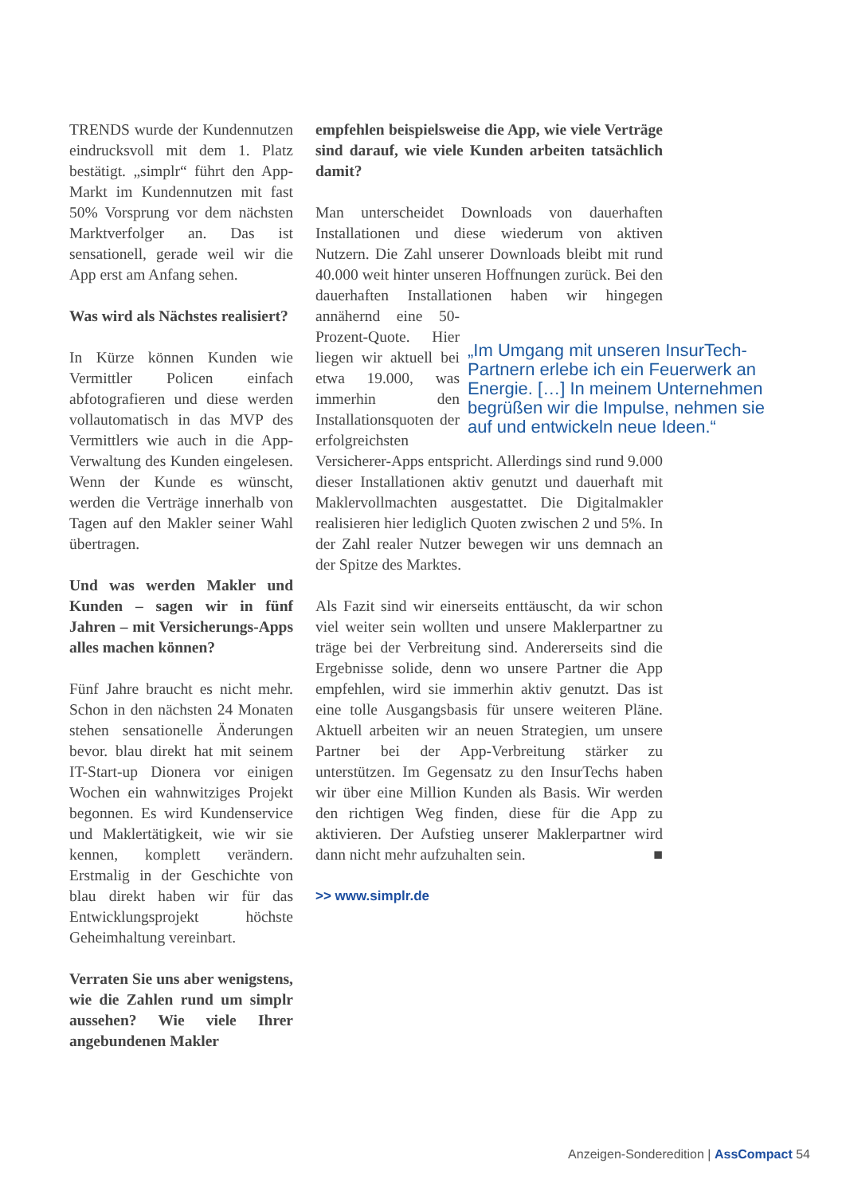TRENDS wurde der Kundennutzen eindrucksvoll mit dem 1. Platz bestätigt. „simplr“ führt den App-Markt im Kundennutzen mit fast 50% Vorsprung vor dem nächsten Marktverfolger an. Das ist sensationell, gerade weil wir die App erst am Anfang sehen.
Was wird als Nächstes realisiert?
In Kürze können Kunden wie Vermittler Policen einfach abfotografieren und diese werden vollautomatisch in das MVP des Vermittlers wie auch in die App-Verwaltung des Kunden eingelesen. Wenn der Kunde es wünscht, werden die Verträge innerhalb von Tagen auf den Makler seiner Wahl übertragen.
Und was werden Makler und Kunden – sagen wir in fünf Jahren – mit Versicherungs-Apps alles machen können?
Fünf Jahre braucht es nicht mehr. Schon in den nächsten 24 Monaten stehen sensationelle Änderungen bevor. blau direkt hat mit seinem IT-Start-up Dionera vor einigen Wochen ein wahnwitziges Projekt begonnen. Es wird Kundenservice und Maklertätigkeit, wie wir sie kennen, komplett verändern. Erstmalig in der Geschichte von blau direkt haben wir für das Entwicklungsprojekt höchste Geheimhaltung vereinbart.
Verraten Sie uns aber wenigstens, wie die Zahlen rund um simplr aussehen? Wie viele Ihrer angebundenen Makler
empfehlen beispielsweise die App, wie viele Verträge sind darauf, wie viele Kunden arbeiten tatsächlich damit?
Man unterscheidet Downloads von dauerhaften Installationen und diese wiederum von aktiven Nutzern. Die Zahl unserer Downloads bleibt mit rund 40.000 weit hinter unseren Hoffnungen zurück. Bei den dauerhaften Installationen haben wir hingegen „Im Umgang mit unseren InsurTech-Partnern erlebe ich ein Feuerwerk an Energie. […] In meinem Unternehmen begrüßen wir die Impulse, nehmen sie auf und entwickeln neue Ideen.“annähernd eine 50-Prozent-Quote. Hier liegen wir aktuell bei etwa 19.000, was immerhin den Installationsquoten der erfolgreichsten Versicherer-Apps entspricht. Allerdings sind rund 9.000 dieser Installationen aktiv genutzt und dauerhaft mit Maklervollmachten ausgestattet. Die Digitalmakler realisieren hier lediglich Quoten zwischen 2 und 5%. In der Zahl realer Nutzer bewegen wir uns demnach an der Spitze des Marktes.
Als Fazit sind wir einerseits enttäuscht, da wir schon viel weiter sein wollten und unsere Maklerpartner zu träge bei der Verbreitung sind. Andererseits sind die Ergebnisse solide, denn wo unsere Partner die App empfehlen, wird sie immerhin aktiv genutzt. Das ist eine tolle Ausgangsbasis für unsere weiteren Pläne. Aktuell arbeiten wir an neuen Strategien, um unsere Partner bei der App-Verbreitung stärker zu unterstützen. Im Gegensatz zu den InsurTechs haben wir über eine Million Kunden als Basis. Wir werden den richtigen Weg finden, diese für die App zu aktivieren. Der Aufstieg unserer Maklerpartner wird dann nicht mehr aufzuhalten sein. ■
>> www.simplr.de
Anzeigen-Sonderedition | AssCompact 54